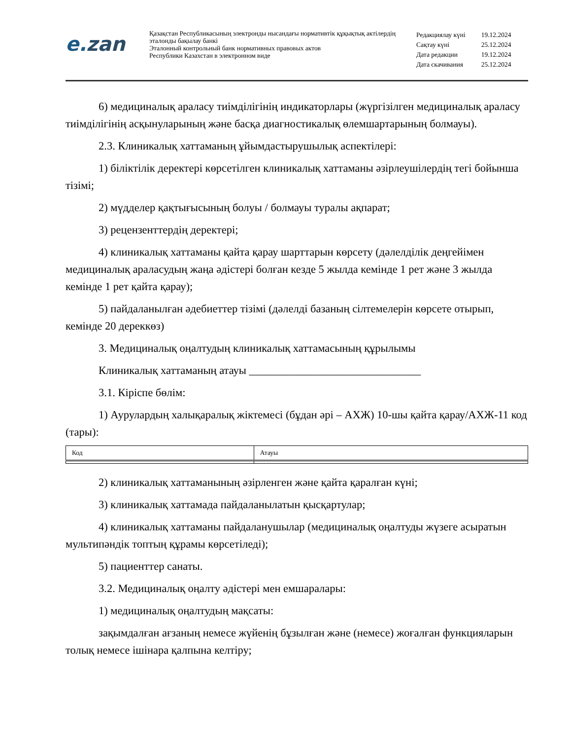e.zan
Қазақстан Республикасының электронды нысандағы нормативтік құқықтық актілердің эталонды бақылау банкі
Эталонный контрольный банк нормативных правовых актов
Республики Казахстан в электронном виде
| Редакциялау күні | 19.12.2024 |
| Сақтау күні | 25.12.2024 |
| Дата редакции | 19.12.2024 |
| Дата скачивания | 25.12.2024 |
6) медициналық араласу тиімділігінің индикаторлары (жүргізілген медициналық араласу тиімділігінің асқынуларының және басқа диагностикалық өлемшартарының болмауы).
2.3. Клиникалық хаттаманың ұйымдастырушылық аспектілері:
1) біліктілік деректері көрсетілген клиникалық хаттаманы әзірлеушілердің тегі бойынша тізімі;
2) мүдделер қақтығысының болуы / болмауы туралы ақпарат;
3) рецензенттердің деректері;
4) клиникалық хаттаманы қайта қарау шарттарын көрсету (дәлелділік деңгейімен медициналық араласудың жаңа әдістері болған кезде 5 жылда кемінде 1 рет және 3 жылда кемінде 1 рет қайта қарау);
5) пайдаланылған әдебиеттер тізімі (дәлелді базаның сілтемелерін көрсете отырып, кемінде 20 дереккөз)
3. Медициналық оңалтудың клиникалық хаттамасының құрылымы
Клиникалық хаттаманың атауы _______________________________
3.1. Кіріспе бөлім:
1) Аурулардың халықаралық жіктемесі (бұдан әрі – АХЖ) 10-шы қайта қарау/АХЖ-11 код (тары):
| Код | Атауы |
| --- | --- |
2) клиникалық хаттаманының әзірленген және қайта қаралған күні;
3) клиникалық хаттамада пайдаланылатын қысқартулар;
4) клиникалық хаттаманы пайдаланушылар (медициналық оңалтуды жүзеге асыратын мультипәндік топтың құрамы көрсетіледі);
5) пациенттер санаты.
3.2. Медициналық оңалту әдістері мен емшаралары:
1) медициналық оңалтудың мақсаты:
зақымдалған ағзаның немесе жүйенің бұзылған және (немесе) жоғалған функцияларын толық немесе ішінара қалпына келтіру;